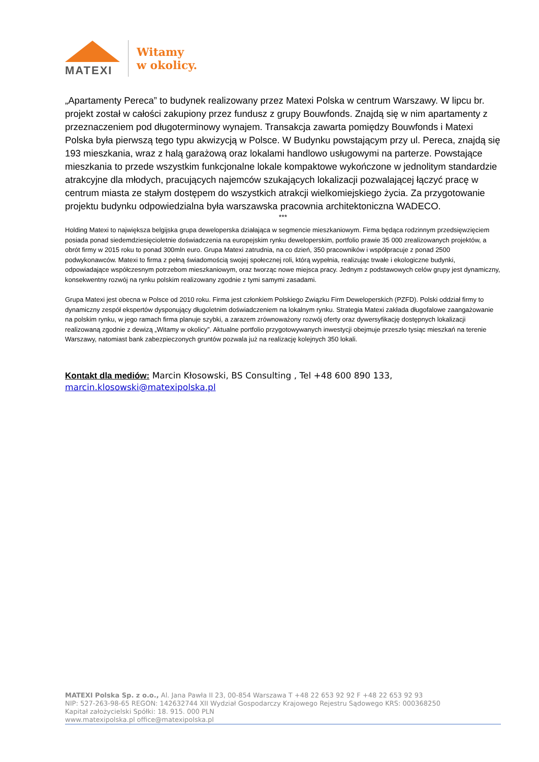MATEXI
Witamy
w okolicy.
„Apartamenty Pereca” to budynek realizowany przez Matexi Polska w centrum Warszawy. W lipcu br. projekt został w całości zakupiony przez fundusz z grupy Bouwfonds. Znajdą się w nim apartamenty z przeznaczeniem pod długoterminowy wynajem. Transakcja zawarta pomiędzy Bouwfonds i Matexi Polska była pierwszą tego typu akwizycją w Polsce. W Budynku powstającym przy ul. Pereca, znajdą się 193 mieszkania, wraz z halą garażową oraz lokalami handlowo usługowymi na parterze. Powstające mieszkania to przede wszystkim funkcjonalne lokale kompaktowe wykończone w jednolitym standardzie atrakcyjne dla młodych, pracujących najemców szukających lokalizacji pozwalającej łączyć pracę w centrum miasta ze stałym dostępem do wszystkich atrakcji wielkomiejskiego życia. Za przygotowanie projektu budynku odpowiedzialna była warszawska pracownia architektoniczna WADECO.
***
Holding Matexi to największa belgijska grupa deweloperska działająca w segmencie mieszkaniowym. Firma będąca rodzinnym przedsięwzięciem posiada ponad siedemdziesięcioletnie doświadczenia na europejskim rynku deweloperskim, portfolio prawie 35 000 zrealizowanych projektów, a obrót firmy w 2015 roku to ponad 300mln euro. Grupa Matexi zatrudnia, na co dzień, 350 pracowników i współpracuje z ponad 2500 podwykonawców. Matexi to firma z pełną świadomością swojej społecznej roli, którą wypełnia, realizując trwałe i ekologiczne budynki, odpowiadające współczesnym potrzebom mieszkaniowym, oraz tworząc nowe miejsca pracy. Jednym z podstawowych celów grupy jest dynamiczny, konsekwentny rozwój na rynku polskim realizowany zgodnie z tymi samymi zasadami.
Grupa Matexi jest obecna w Polsce od 2010 roku. Firma jest członkiem Polskiego Związku Firm Deweloperskich (PZFD). Polski oddział firmy to dynamiczny zespół ekspertów dysponujący długoletnim doświadczeniem na lokalnym rynku. Strategia Matexi zakłada długofalowe zaangażowanie na polskim rynku, w jego ramach firma planuje szybki, a zarazem zrównoważony rozwój oferty oraz dywersyfikację dostępnych lokalizacji realizowaną zgodnie z dewizą „Witamy w okolicy”. Aktualne portfolio przygotowywanych inwestycji obejmuje przeszło tysiąc mieszkań na terenie Warszawy, natomiast bank zabezpieczonych gruntów pozwala już na realizację kolejnych 350 lokali.
Kontakt dla mediów: Marcin Kłosowski, BS Consulting , Tel +48 600 890 133, marcin.klosowski@matexipolska.pl
MATEXI Polska Sp. z o.o., Al. Jana Pawła II 23, 00-854 Warszawa T +48 22 653 92 92 F +48 22 653 92 93
NIP: 527-263-98-65 REGON: 142632744 XII Wydział Gospodarczy Krajowego Rejestru Sądowego KRS: 000368250
Kapitał założycielski Spółki: 18. 915. 000 PLN
www.matexipolska.pl office@matexipolska.pl